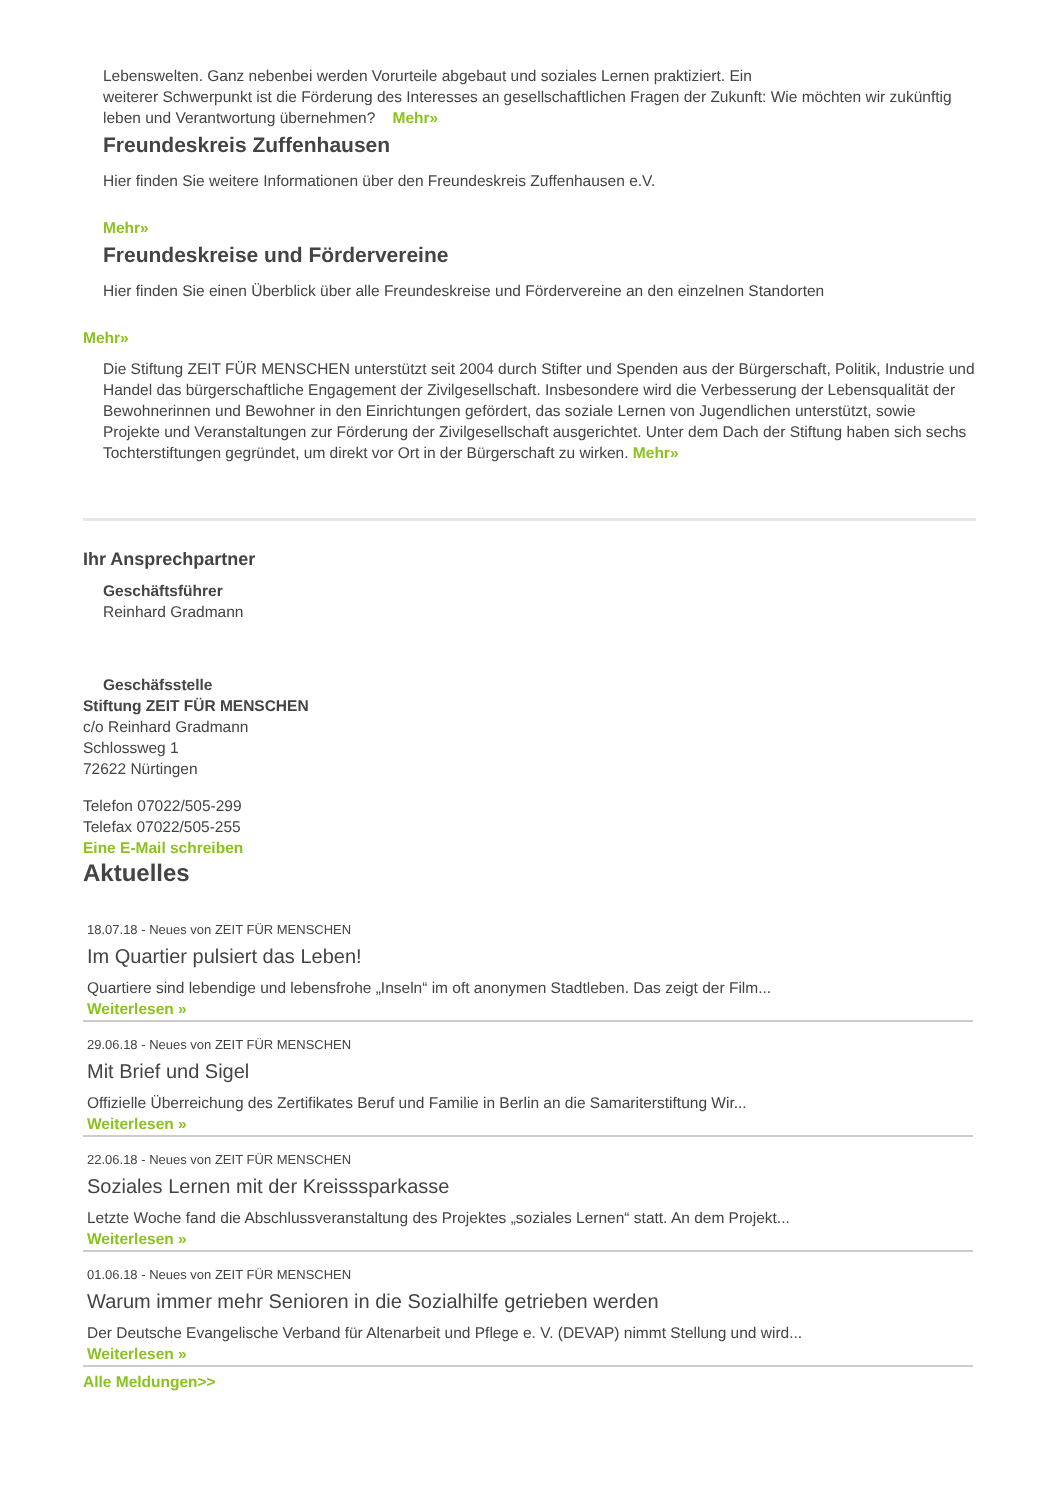Lebenswelten. Ganz nebenbei werden Vorurteile abgebaut und soziales Lernen praktiziert. Ein
weiterer Schwerpunkt ist die Förderung des Interesses an gesellschaftlichen Fragen der Zukunft: Wie möchten wir zukünftig leben und Verantwortung übernehmen? Mehr»
Freundeskreis Zuffenhausen
Hier finden Sie weitere Informationen über den Freundeskreis Zuffenhausen e.V.
Mehr»
Freundeskreise und Fördervereine
Hier finden Sie einen Überblick über alle Freundeskreise und Fördervereine an den einzelnen Standorten
Mehr»
Die Stiftung ZEIT FÜR MENSCHEN unterstützt seit 2004 durch Stifter und Spenden aus der Bürgerschaft, Politik, Industrie und Handel das bürgerschaftliche Engagement der Zivilgesellschaft. Insbesondere wird die Verbesserung der Lebensqualität der Bewohnerinnen und Bewohner in den Einrichtungen gefördert, das soziale Lernen von Jugendlichen unterstützt, sowie Projekte und Veranstaltungen zur Förderung der Zivilgesellschaft ausgerichtet. Unter dem Dach der Stiftung haben sich sechs Tochterstiftungen gegründet, um direkt vor Ort in der Bürgerschaft zu wirken. Mehr»
Ihr Ansprechpartner
Geschäftsführer
Reinhard Gradmann
Geschäfsstelle
Stiftung ZEIT FÜR MENSCHEN
c/o Reinhard Gradmann
Schlossweg 1
72622 Nürtingen
Telefon 07022/505-299
Telefax 07022/505-255
Eine E-Mail schreiben
Aktuelles
18.07.18 - Neues von ZEIT FÜR MENSCHEN
Im Quartier pulsiert das Leben!
Quartiere sind lebendige und lebensfrohe „Inseln“ im oft anonymen Stadtleben. Das zeigt der Film...
Weiterlesen »
29.06.18 - Neues von ZEIT FÜR MENSCHEN
Mit Brief und Sigel
Offizielle Überreichung des Zertifikates Beruf und Familie in Berlin an die Samariterstiftung Wir...
Weiterlesen »
22.06.18 - Neues von ZEIT FÜR MENSCHEN
Soziales Lernen mit der Kreisssparkasse
Letzte Woche fand die Abschlussveranstaltung des Projektes „soziales Lernen“ statt. An dem Projekt...
Weiterlesen »
01.06.18 - Neues von ZEIT FÜR MENSCHEN
Warum immer mehr Senioren in die Sozialhilfe getrieben werden
Der Deutsche Evangelische Verband für Altenarbeit und Pflege e. V. (DEVAP) nimmt Stellung und wird...
Weiterlesen »
Alle Meldungen>>